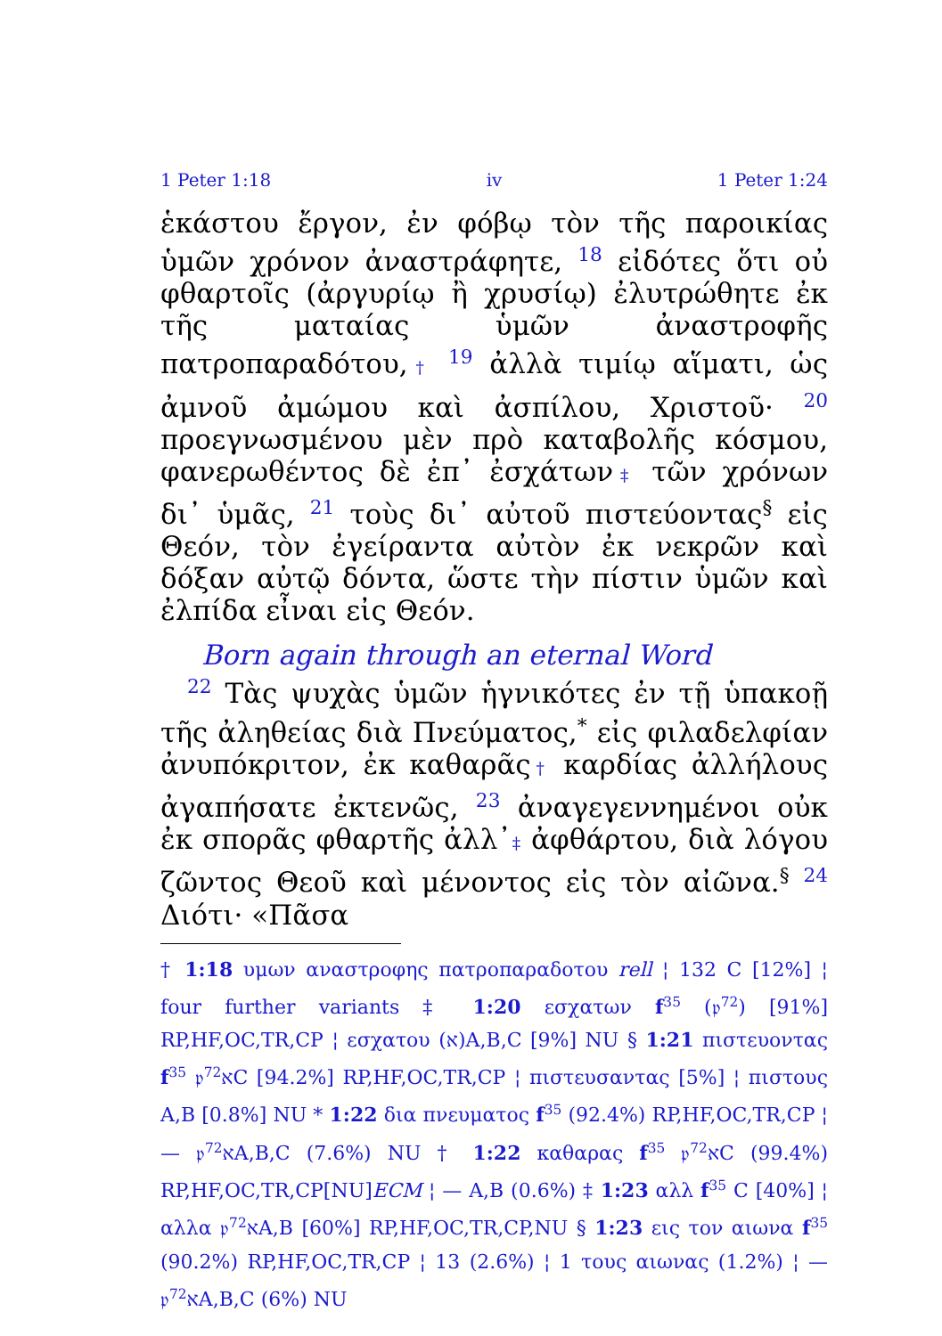1 Peter 1:18 iv 1 Peter 1:24
ἑκάστου ἔργον, ἐν φόβῳ τὸν τῆς παροικίας ὑμῶν χρόνον ἀναστράφητε, <sup>18</sup> εἰδότες ὅτι οὐ φθαρτοῖς (ἀργυρίῳ ἢ χρυσίῳ) ἐλυτρώθητε ἐκ τῆς ματαίας ὑμῶν ἀναστροφῆς πατροπαραδότου,† <sup>19</sup> ἀλλὰ τιμίῳ αἵματι, ὡς ἀμνοῦ ἀμώμου καὶ ἀσπίλου, Χριστοῦ· <sup>20</sup> προεγνωσμένου μὲν πρὸ καταβολῆς κόσμου, φανερωθέντος δὲ ἐπ᾽ ἐσχάτων‡ τῶν χρόνων δι᾽ ὑμᾶς, <sup>21</sup> τοὺς δι᾽ αὐτοῦ πιστεύοντας<sup>§</sup> εἰς Θεόν, τὸν ἐγείραντα αὐτὸν ἐκ νεκρῶν καὶ δόξαν αὐτῷ δόντα, ὥστε τὴν πίστιν ὑμῶν καὶ ἐλπίδα εἶναι εἰς Θεόν.
Born again through an eternal Word
<sup>22</sup> Τὰς ψυχὰς ὑμῶν ἡγνικότες ἐν τῇ ὑπακοῇ τῆς ἀληθείας διὰ Πνεύματος,<sup>*</sup> εἰς φιλαδελφίαν ἀνυπόκριτον, ἐκ καθαρᾶς† καρδίας ἀλλήλους ἀγαπήσατε ἐκτενῶς, <sup>23</sup> ἀναγεγεννημένοι οὐκ ἐκ σπορᾶς φθαρτῆς ἀλλ᾽‡ ἀφθάρτου, διὰ λόγου ζῶντος Θεοῦ καὶ μένοντος εἰς τὸν αἰῶνα.<sup>§</sup> <sup>24</sup> Διότι· «Πᾶσα
† 1:18 υμων αναστροφης πατροπαραδοτου rell ¦ 132 C [12%] ¦ four further variants ‡ 1:20 εσχατων f<sup>35</sup> (𝔭<sup>72</sup>) [91%] RP,HF,OC,TR,CP ¦ εσχατου (א)A,B,C [9%] NU § 1:21 πιστευοντας f<sup>35</sup> 𝔭<sup>72</sup>אC [94.2%] RP,HF,OC,TR,CP ¦ πιστευσαντας [5%] ¦ πιστους A,B [0.8%] NU * 1:22 δια πνευματος f<sup>35</sup> (92.4%) RP,HF,OC,TR,CP ¦ — 𝔭<sup>72</sup>אA,B,C (7.6%) NU † 1:22 καθαρας f<sup>35</sup> 𝔭<sup>72</sup>אC (99.4%) RP,HF,OC,TR,CP[NU]ECM ¦ — A,B (0.6%) ‡ 1:23 αλλ f<sup>35</sup> C [40%] ¦ αλλα 𝔭<sup>72</sup>אA,B [60%] RP,HF,OC,TR,CP,NU § 1:23 εις τον αιωνα f<sup>35</sup> (90.2%) RP,HF,OC,TR,CP ¦ 13 (2.6%) ¦ 1 τους αιωνας (1.2%) ¦ — 𝔭<sup>72</sup>אA,B,C (6%) NU